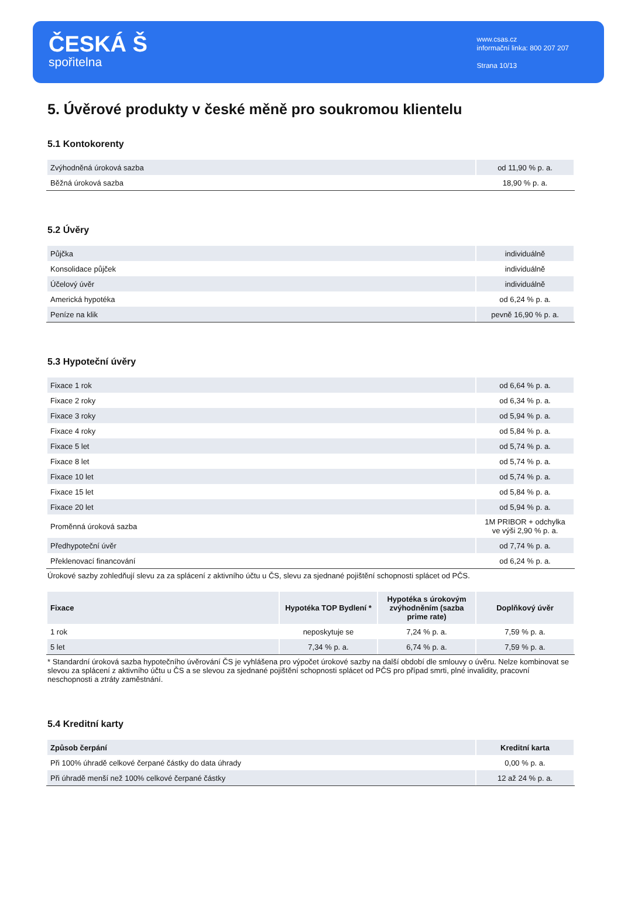ČESKÁ Š
spořitelna
www.csas.cz
informační linka: 800 207 207
Strana 10/13
5. Úvěrové produkty v české měně pro soukromou klientelu
5.1 Kontokorenty
| Zvýhodněná úroková sazba | od 11,90 % p. a. |
| Běžná úroková sazba | 18,90 % p. a. |
5.2 Úvěry
| Půjčka | individuálně |
| Konsolidace půjček | individuálně |
| Účelový úvěr | individuálně |
| Americká hypotéka | od 6,24 % p. a. |
| Peníze na klik | pevně 16,90 % p. a. |
5.3 Hypoteční úvěry
| Fixace 1 rok | od 6,64 % p. a. |
| Fixace 2 roky | od 6,34 % p. a. |
| Fixace 3 roky | od 5,94 % p. a. |
| Fixace 4 roky | od 5,84 % p. a. |
| Fixace 5 let | od 5,74 % p. a. |
| Fixace 8 let | od 5,74 % p. a. |
| Fixace 10 let | od 5,74 % p. a. |
| Fixace 15 let | od 5,84 % p. a. |
| Fixace 20 let | od 5,94 % p. a. |
| Proměnná úroková sazba | 1M PRIBOR + odchylka ve výši 2,90 % p. a. |
| Předhypoteční úvěr | od 7,74 % p. a. |
| Překlenovací financování | od 6,24 % p. a. |
Úrokové sazby zohledňují slevu za za splácení z aktivního účtu u ČS, slevu za sjednané pojištění schopnosti splácet od PČS.
| Fixace | Hypotéka TOP Bydlení * | Hypotéka s úrokovým zvýhodněním (sazba prime rate) | Doplňkový úvěr |
| --- | --- | --- | --- |
| 1 rok | neposkytuje se | 7,24 % p. a. | 7,59 % p. a. |
| 5 let | 7,34 % p. a. | 6,74 % p. a. | 7,59 % p. a. |
* Standardní úroková sazba hypotečního úvěrování ČS je vyhlášena pro výpočet úrokové sazby na další období dle smlouvy o úvěru. Nelze kombinovat se slevou za splácení z aktivního účtu u ČS a se slevou za sjednané pojištění schopnosti splácet od PČS pro případ smrti, plné invalidity, pracovní neschopnosti a ztráty zaměstnání.
5.4 Kreditní karty
| Způsob čerpání | Kreditní karta |
| --- | --- |
| Při 100% úhradě celkové čerpané částky do data úhrady | 0,00 % p. a. |
| Při úhradě menší než 100% celkové čerpané částky | 12 až 24 % p. a. |